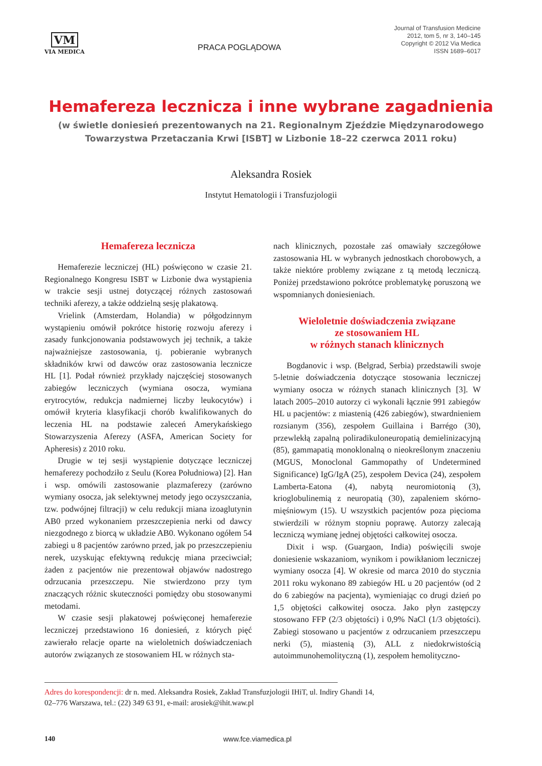VM
VIA MEDICA
PRACA POGLĄDOWA
Journal of Transfusion Medicine
2012, tom 5, nr 3, 140–145
Copyright © 2012 Via Medica
ISSN 1689–6017
Hemafereza lecznicza i inne wybrane zagadnienia
(w świetle doniesień prezentowanych na 21. Regionalnym Zjeździe Międzynarodowego
Towarzystwa Przetaczania Krwi [ISBT] w Lizbonie 18–22 czerwca 2011 roku)
Aleksandra Rosiek
Instytut Hematologii i Transfuzjologii
Hemafereza lecznicza
Hemaferezie leczniczej (HL) poświęcono w czasie 21. Regionalnego Kongresu ISBT w Lizbonie dwa wystąpienia w trakcie sesji ustnej dotyczącej różnych zastosowań techniki aferezy, a także oddzielną sesję plakatową.
Vrielink (Amsterdam, Holandia) w półgodzinnym wystąpieniu omówił pokrótce historię rozwoju aferezy i zasady funkcjonowania podstawowych jej technik, a także najważniejsze zastosowania, tj. pobieranie wybranych składników krwi od dawców oraz zastosowania lecznicze HL [1]. Podał również przykłady najczęściej stosowanych zabiegów leczniczych (wymiana osocza, wymiana erytrocytów, redukcja nadmiernej liczby leukocytów) i omówił kryteria klasyfikacji chorób kwalifikowanych do leczenia HL na podstawie zaleceń Amerykańskiego Stowarzyszenia Aferezy (ASFA, American Society for Apheresis) z 2010 roku.
Drugie w tej sesji wystąpienie dotyczące leczniczej hemaferezy pochodziło z Seulu (Korea Południowa) [2]. Han i wsp. omówili zastosowanie plazmaferezy (zarówno wymiany osocza, jak selektywnej metody jego oczyszczania, tzw. podwójnej filtracji) w celu redukcji miana izoaglutynin AB0 przed wykonaniem przeszczepienia nerki od dawcy niezgodnego z biorcą w układzie AB0. Wykonano ogółem 54 zabiegi u 8 pacjentów zarówno przed, jak po przeszczepieniu nerek, uzyskując efektywną redukcję miana przeciwciał; żaden z pacjentów nie prezentował objawów nadostrego odrzucania przeszczepu. Nie stwierdzono przy tym znaczących różnic skuteczności pomiędzy obu stosowanymi metodami.
W czasie sesji plakatowej poświęconej hemaferezie leczniczej przedstawiono 16 doniesień, z których pięć zawierało relacje oparte na wieloletnich doświadczeniach autorów związanych ze stosowaniem HL w różnych sta-
nach klinicznych, pozostałe zaś omawiały szczegółowe zastosowania HL w wybranych jednostkach chorobowych, a także niektóre problemy związane z tą metodą leczniczą. Poniżej przedstawiono pokrótce problematykę poruszoną we wspomnianych doniesieniach.
Wieloletnie doświadczenia związane
ze stosowaniem HL
w różnych stanach klinicznych
Bogdanovic i wsp. (Belgrad, Serbia) przedstawili swoje 5-letnie doświadczenia dotyczące stosowania leczniczej wymiany osocza w różnych stanach klinicznych [3]. W latach 2005–2010 autorzy ci wykonali łącznie 991 zabiegów HL u pacjentów: z miastenią (426 zabiegów), stwardnieniem rozsianym (356), zespołem Guillaina i Barrégo (30), przewlekłą zapalną poliradikuloneuropatią demielinizacyjną (85), gammapatią monoklonalną o nieokreślonym znaczeniu (MGUS, Monoclonal Gammopathy of Undetermined Significance) IgG/IgA (25), zespołem Devica (24), zespołem Lamberta-Eatona (4), nabytą neuromiotonią (3), krioglobulinemią z neuropatią (30), zapaleniem skórno-mięśniowym (15). U wszystkich pacjentów poza pięcioma stwierdzili w różnym stopniu poprawę. Autorzy zalecają leczniczą wymianę jednej objętości całkowitej osocza.
Dixit i wsp. (Guargaon, India) poświęcili swoje doniesienie wskazaniom, wynikom i powikłaniom leczniczej wymiany osocza [4]. W okresie od marca 2010 do stycznia 2011 roku wykonano 89 zabiegów HL u 20 pacjentów (od 2 do 6 zabiegów na pacjenta), wymieniając co drugi dzień po 1,5 objętości całkowitej osocza. Jako płyn zastępczy stosowano FFP (2/3 objętości) i 0,9% NaCl (1/3 objętości). Zabiegi stosowano u pacjentów z odrzucaniem przeszczepu nerki (5), miastenią (3), ALL z niedokrwistością autoimmunohemolityczną (1), zespołem hemolityczno-
Adres do korespondencji: dr n. med. Aleksandra Rosiek, Zakład Transfuzjologii IHiT, ul. Indiry Ghandi 14,
02–776 Warszawa, tel.: (22) 349 63 91, e-mail: arosiek@ihit.waw.pl
140 www.fce.viamedica.pl